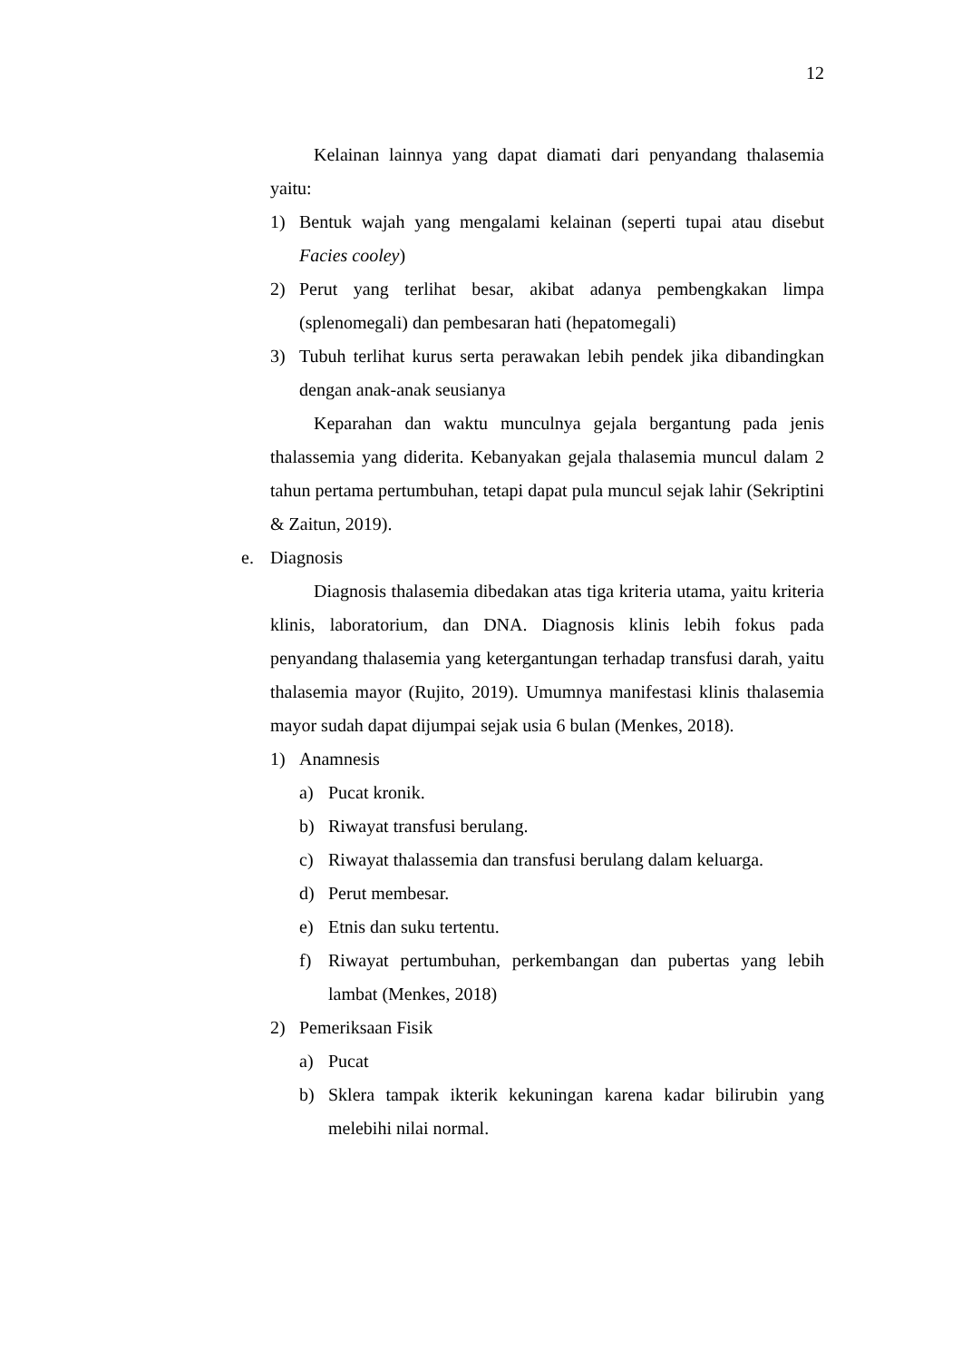12
Kelainan lainnya yang dapat diamati dari penyandang thalasemia yaitu:
1) Bentuk wajah yang mengalami kelainan (seperti tupai atau disebut Facies cooley)
2) Perut yang terlihat besar, akibat adanya pembengkakan limpa (splenomegali) dan pembesaran hati (hepatomegali)
3) Tubuh terlihat kurus serta perawakan lebih pendek jika dibandingkan dengan anak-anak seusianya
Keparahan dan waktu munculnya gejala bergantung pada jenis thalassemia yang diderita. Kebanyakan gejala thalasemia muncul dalam 2 tahun pertama pertumbuhan, tetapi dapat pula muncul sejak lahir (Sekriptini & Zaitun, 2019).
e. Diagnosis
Diagnosis thalasemia dibedakan atas tiga kriteria utama, yaitu kriteria klinis, laboratorium, dan DNA. Diagnosis klinis lebih fokus pada penyandang thalasemia yang ketergantungan terhadap transfusi darah, yaitu thalasemia mayor (Rujito, 2019). Umumnya manifestasi klinis thalasemia mayor sudah dapat dijumpai sejak usia 6 bulan (Menkes, 2018).
1) Anamnesis
a) Pucat kronik.
b) Riwayat transfusi berulang.
c) Riwayat thalassemia dan transfusi berulang dalam keluarga.
d) Perut membesar.
e) Etnis dan suku tertentu.
f) Riwayat pertumbuhan, perkembangan dan pubertas yang lebih lambat (Menkes, 2018)
2) Pemeriksaan Fisik
a) Pucat
b) Sklera tampak ikterik kekuningan karena kadar bilirubin yang melebihi nilai normal.